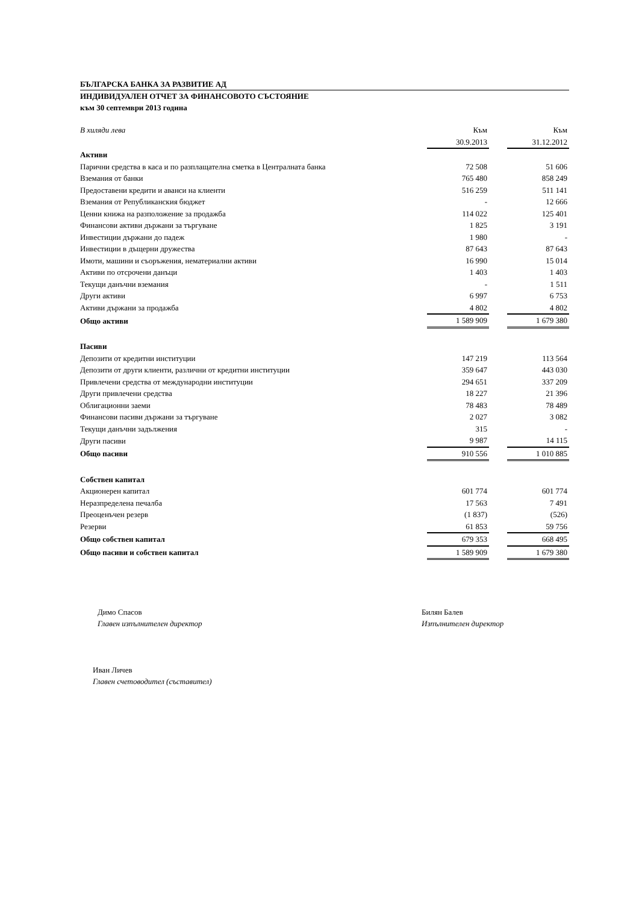БЪЛГАРСКА БАНКА ЗА РАЗВИТИЕ АД
ИНДИВИДУАЛЕН ОТЧЕТ ЗА ФИНАНСОВОТО СЪСТОЯНИЕ
към 30 септември 2013 година
| В хиляди лева | Към | | Към |
| | 30.9.2013 | | 31.12.2012 |
| Активи | | | |
| Парични средства в каса и по разплащателна сметка в Централната банка | 72 508 | | 51 606 |
| Вземания от банки | 765 480 | | 858 249 |
| Предоставени кредити и аванси на клиенти | 516 259 | | 511 141 |
| Вземания от Републиканския бюджет | - | | 12 666 |
| Ценни книжа на разположение за продажба | 114 022 | | 125 401 |
| Финансови активи държани за търгуване | 1 825 | | 3 191 |
| Инвестиции държани до падеж | 1 980 | | - |
| Инвестиции в дъщерни дружества | 87 643 | | 87 643 |
| Имоти, машини и съоръжения, нематериални активи | 16 990 | | 15 014 |
| Активи по отсрочени данъци | 1 403 | | 1 403 |
| Текущи данъчни вземания | - | | 1 511 |
| Други активи | 6 997 | | 6 753 |
| Активи държани за продажба | 4 802 | | 4 802 |
| Общо активи | 1 589 909 | | 1 679 380 |
| Пасиви | | | |
| Депозити от кредитни институции | 147 219 | | 113 564 |
| Депозити от други клиенти, различни от кредитни институции | 359 647 | | 443 030 |
| Привлечени средства от международни институции | 294 651 | | 337 209 |
| Други привлечени средства | 18 227 | | 21 396 |
| Облигационни заеми | 78 483 | | 78 489 |
| Финансови пасиви държани за търгуване | 2 027 | | 3 082 |
| Текущи данъчни задължения | 315 | | - |
| Други пасиви | 9 987 | | 14 115 |
| Общо пасиви | 910 556 | | 1 010 885 |
| Собствен капитал | | | |
| Акционерен капитал | 601 774 | | 601 774 |
| Неразпределена печалба | 17 563 | | 7 491 |
| Преоценъчен резерв | (1 837) | | (526) |
| Резерви | 61 853 | | 59 756 |
| Общо собствен капитал | 679 353 | | 668 495 |
| Общо пасиви и собствен капитал | 1 589 909 | | 1 679 380 |
Димо Спасов
Главен изпълнителен директор
Билян Балев
Изпълнителен директор
Иван Личев
Главен счетоводител (съставител)